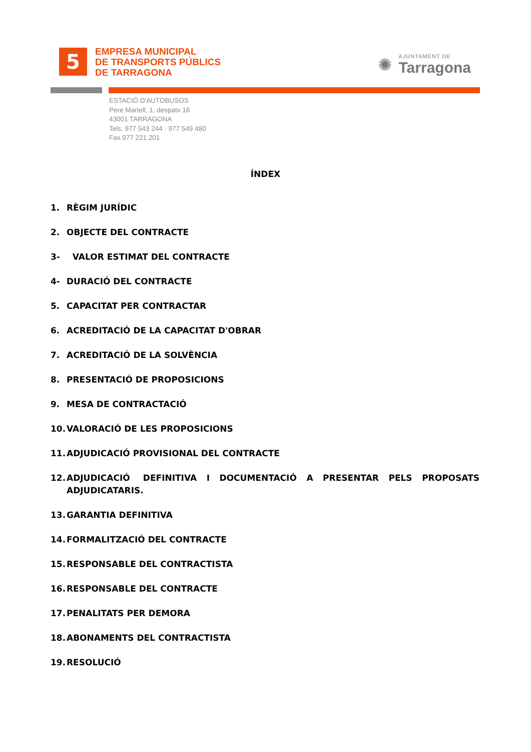5
EMPRESA MUNICIPAL
DE TRANSPORTS PÚBLICS
DE TARRAGONA
✺
AJUNTAMENT DE
Tarragona
ESTACIÓ D'AUTOBUSOS
Pere Martell, 1, despatx 16
43001 TARRAGONA
Tels. 977 543 244 · 977 549 480
Fax 977 221 201
ÍNDEX
1. RÈGIM JURÍDIC
2. OBJECTE DEL CONTRACTE
3- VALOR ESTIMAT DEL CONTRACTE
4- DURACIÓ DEL CONTRACTE
5. CAPACITAT PER CONTRACTAR
6. ACREDITACIÓ DE LA CAPACITAT D'OBRAR
7. ACREDITACIÓ DE LA SOLVÈNCIA
8. PRESENTACIÓ DE PROPOSICIONS
9. MESA DE CONTRACTACIÓ
10. VALORACIÓ DE LES PROPOSICIONS
11. ADJUDICACIÓ PROVISIONAL DEL CONTRACTE
12. ADJUDICACIÓ DEFINITIVA I DOCUMENTACIÓ A PRESENTAR PELS PROPOSATS ADJUDICATARIS.
13. GARANTIA DEFINITIVA
14. FORMALITZACIÓ DEL CONTRACTE
15. RESPONSABLE DEL CONTRACTISTA
16. RESPONSABLE DEL CONTRACTE
17. PENALITATS PER DEMORA
18. ABONAMENTS DEL CONTRACTISTA
19. RESOLUCIÓ